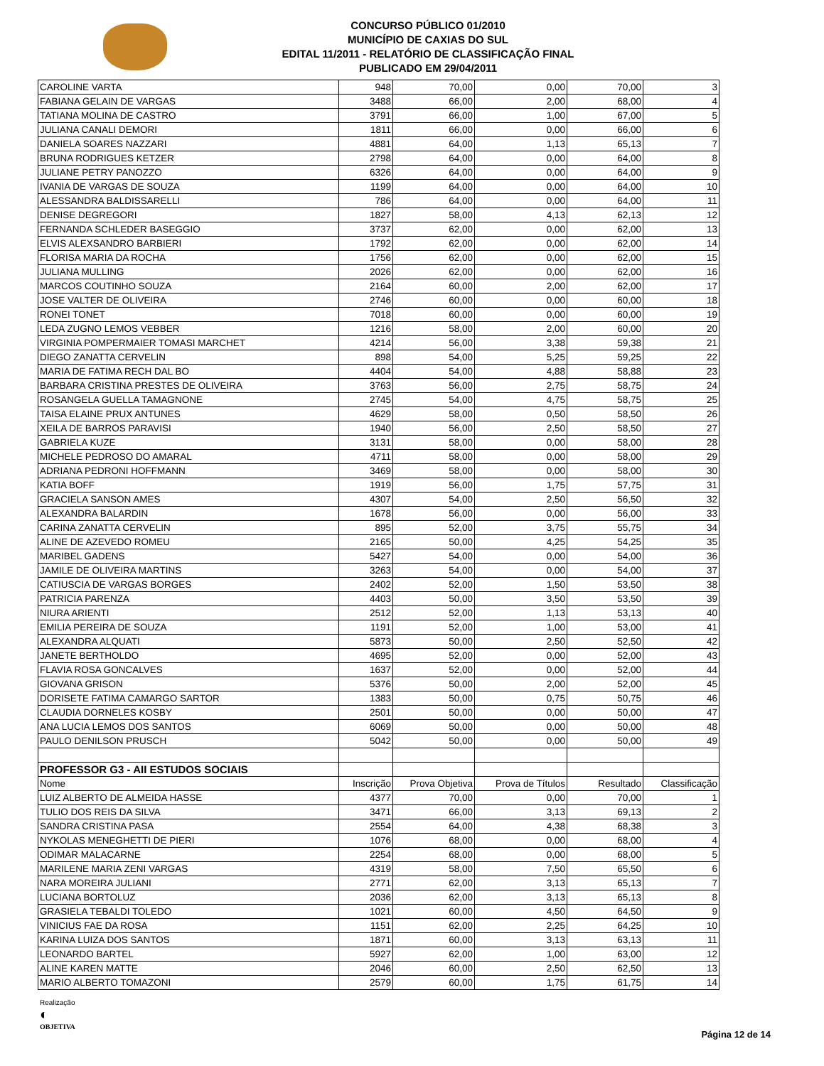CONCURSO PÚBLICO 01/2010
MUNICÍPIO DE CAXIAS DO SUL
EDITAL 11/2011 - RELATÓRIO DE CLASSIFICAÇÃO FINAL
PUBLICADO EM 29/04/2011
| CAROLINE VARTA | 948 | 70,00 | 0,00 | 70,00 | 3 |
| FABIANA GELAIN DE VARGAS | 3488 | 66,00 | 2,00 | 68,00 | 4 |
| TATIANA MOLINA DE CASTRO | 3791 | 66,00 | 1,00 | 67,00 | 5 |
| JULIANA CANALI DEMORI | 1811 | 66,00 | 0,00 | 66,00 | 6 |
| DANIELA SOARES NAZZARI | 4881 | 64,00 | 1,13 | 65,13 | 7 |
| BRUNA RODRIGUES KETZER | 2798 | 64,00 | 0,00 | 64,00 | 8 |
| JULIANE PETRY PANOZZO | 6326 | 64,00 | 0,00 | 64,00 | 9 |
| IVANIA DE VARGAS DE SOUZA | 1199 | 64,00 | 0,00 | 64,00 | 10 |
| ALESSANDRA BALDISSARELLI | 786 | 64,00 | 0,00 | 64,00 | 11 |
| DENISE DEGREGORI | 1827 | 58,00 | 4,13 | 62,13 | 12 |
| FERNANDA SCHLEDER BASEGGIO | 3737 | 62,00 | 0,00 | 62,00 | 13 |
| ELVIS ALEXSANDRO BARBIERI | 1792 | 62,00 | 0,00 | 62,00 | 14 |
| FLORISA MARIA DA ROCHA | 1756 | 62,00 | 0,00 | 62,00 | 15 |
| JULIANA MULLING | 2026 | 62,00 | 0,00 | 62,00 | 16 |
| MARCOS COUTINHO SOUZA | 2164 | 60,00 | 2,00 | 62,00 | 17 |
| JOSE VALTER DE OLIVEIRA | 2746 | 60,00 | 0,00 | 60,00 | 18 |
| RONEI TONET | 7018 | 60,00 | 0,00 | 60,00 | 19 |
| LEDA ZUGNO LEMOS VEBBER | 1216 | 58,00 | 2,00 | 60,00 | 20 |
| VIRGINIA POMPERMAIER TOMASI MARCHET | 4214 | 56,00 | 3,38 | 59,38 | 21 |
| DIEGO ZANATTA CERVELIN | 898 | 54,00 | 5,25 | 59,25 | 22 |
| MARIA DE FATIMA RECH DAL BO | 4404 | 54,00 | 4,88 | 58,88 | 23 |
| BARBARA CRISTINA PRESTES DE OLIVEIRA | 3763 | 56,00 | 2,75 | 58,75 | 24 |
| ROSANGELA GUELLA TAMAGNONE | 2745 | 54,00 | 4,75 | 58,75 | 25 |
| TAISA ELAINE PRUX ANTUNES | 4629 | 58,00 | 0,50 | 58,50 | 26 |
| XEILA DE BARROS PARAVISI | 1940 | 56,00 | 2,50 | 58,50 | 27 |
| GABRIELA KUZE | 3131 | 58,00 | 0,00 | 58,00 | 28 |
| MICHELE PEDROSO DO AMARAL | 4711 | 58,00 | 0,00 | 58,00 | 29 |
| ADRIANA PEDRONI HOFFMANN | 3469 | 58,00 | 0,00 | 58,00 | 30 |
| KATIA BOFF | 1919 | 56,00 | 1,75 | 57,75 | 31 |
| GRACIELA SANSON AMES | 4307 | 54,00 | 2,50 | 56,50 | 32 |
| ALEXANDRA BALARDIN | 1678 | 56,00 | 0,00 | 56,00 | 33 |
| CARINA ZANATTA CERVELIN | 895 | 52,00 | 3,75 | 55,75 | 34 |
| ALINE DE AZEVEDO ROMEU | 2165 | 50,00 | 4,25 | 54,25 | 35 |
| MARIBEL GADENS | 5427 | 54,00 | 0,00 | 54,00 | 36 |
| JAMILE DE OLIVEIRA MARTINS | 3263 | 54,00 | 0,00 | 54,00 | 37 |
| CATIUSCIA DE VARGAS BORGES | 2402 | 52,00 | 1,50 | 53,50 | 38 |
| PATRICIA PARENZA | 4403 | 50,00 | 3,50 | 53,50 | 39 |
| NIURA ARIENTI | 2512 | 52,00 | 1,13 | 53,13 | 40 |
| EMILIA PEREIRA DE SOUZA | 1191 | 52,00 | 1,00 | 53,00 | 41 |
| ALEXANDRA ALQUATI | 5873 | 50,00 | 2,50 | 52,50 | 42 |
| JANETE BERTHOLDO | 4695 | 52,00 | 0,00 | 52,00 | 43 |
| FLAVIA ROSA GONCALVES | 1637 | 52,00 | 0,00 | 52,00 | 44 |
| GIOVANA GRISON | 5376 | 50,00 | 2,00 | 52,00 | 45 |
| DORISETE FATIMA CAMARGO SARTOR | 1383 | 50,00 | 0,75 | 50,75 | 46 |
| CLAUDIA DORNELES KOSBY | 2501 | 50,00 | 0,00 | 50,00 | 47 |
| ANA LUCIA LEMOS DOS SANTOS | 6069 | 50,00 | 0,00 | 50,00 | 48 |
| PAULO DENILSON PRUSCH | 5042 | 50,00 | 0,00 | 50,00 | 49 |
| PROFESSOR G3 - AII ESTUDOS SOCIAIS | | | | | |
| Nome | Inscrição | Prova Objetiva | Prova de Títulos | Resultado | Classificação |
| LUIZ ALBERTO DE ALMEIDA HASSE | 4377 | 70,00 | 0,00 | 70,00 | 1 |
| TULIO DOS REIS DA SILVA | 3471 | 66,00 | 3,13 | 69,13 | 2 |
| SANDRA CRISTINA PASA | 2554 | 64,00 | 4,38 | 68,38 | 3 |
| NYKOLAS MENEGHETTI DE PIERI | 1076 | 68,00 | 0,00 | 68,00 | 4 |
| ODIMAR MALACARNE | 2254 | 68,00 | 0,00 | 68,00 | 5 |
| MARILENE MARIA ZENI VARGAS | 4319 | 58,00 | 7,50 | 65,50 | 6 |
| NARA MOREIRA JULIANI | 2771 | 62,00 | 3,13 | 65,13 | 7 |
| LUCIANA BORTOLUZ | 2036 | 62,00 | 3,13 | 65,13 | 8 |
| GRASIELA TEBALDI TOLEDO | 1021 | 60,00 | 4,50 | 64,50 | 9 |
| VINICIUS FAE DA ROSA | 1151 | 62,00 | 2,25 | 64,25 | 10 |
| KARINA LUIZA DOS SANTOS | 1871 | 60,00 | 3,13 | 63,13 | 11 |
| LEONARDO BARTEL | 5927 | 62,00 | 1,00 | 63,00 | 12 |
| ALINE KAREN MATTE | 2046 | 60,00 | 2,50 | 62,50 | 13 |
| MARIO ALBERTO TOMAZONI | 2579 | 60,00 | 1,75 | 61,75 | 14 |
Realização
◐
OBJETIVA
Página 12 de 14